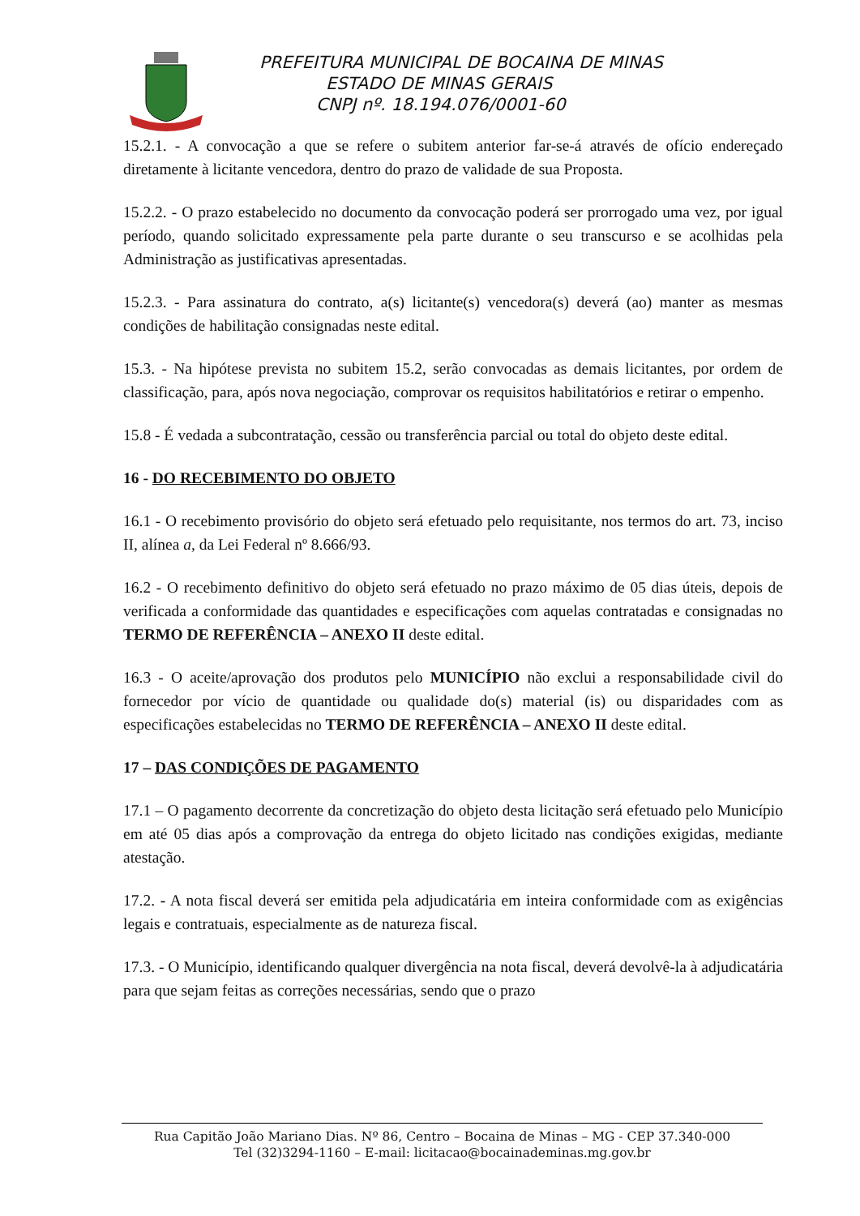PREFEITURA MUNICIPAL DE BOCAINA DE MINAS
ESTADO DE MINAS GERAIS
CNPJ nº. 18.194.076/0001-60
15.2.1. - A convocação a que se refere o subitem anterior far-se-á através de ofício endereçado diretamente à licitante vencedora, dentro do prazo de validade de sua Proposta.
15.2.2. - O prazo estabelecido no documento da convocação poderá ser prorrogado uma vez, por igual período, quando solicitado expressamente pela parte durante o seu transcurso e se acolhidas pela Administração as justificativas apresentadas.
15.2.3. - Para assinatura do contrato, a(s) licitante(s) vencedora(s) deverá (ao) manter as mesmas condições de habilitação consignadas neste edital.
15.3. - Na hipótese prevista no subitem 15.2, serão convocadas as demais licitantes, por ordem de classificação, para, após nova negociação, comprovar os requisitos habilitatórios e retirar o empenho.
15.8 - É vedada a subcontratação, cessão ou transferência parcial ou total do objeto deste edital.
16 - DO RECEBIMENTO DO OBJETO
16.1 - O recebimento provisório do objeto será efetuado pelo requisitante, nos termos do art. 73, inciso II, alínea a, da Lei Federal nº 8.666/93.
16.2 - O recebimento definitivo do objeto será efetuado no prazo máximo de 05 dias úteis, depois de verificada a conformidade das quantidades e especificações com aquelas contratadas e consignadas no TERMO DE REFERÊNCIA – ANEXO II deste edital.
16.3 - O aceite/aprovação dos produtos pelo MUNICÍPIO não exclui a responsabilidade civil do fornecedor por vício de quantidade ou qualidade do(s) material (is) ou disparidades com as especificações estabelecidas no TERMO DE REFERÊNCIA – ANEXO II deste edital.
17 – DAS CONDIÇÕES DE PAGAMENTO
17.1 – O pagamento decorrente da concretização do objeto desta licitação será efetuado pelo Município em até 05 dias após a comprovação da entrega do objeto licitado nas condições exigidas, mediante atestação.
17.2. - A nota fiscal deverá ser emitida pela adjudicatária em inteira conformidade com as exigências legais e contratuais, especialmente as de natureza fiscal.
17.3. - O Município, identificando qualquer divergência na nota fiscal, deverá devolvê-la à adjudicatária para que sejam feitas as correções necessárias, sendo que o prazo
Rua Capitão João Mariano Dias. Nº 86, Centro – Bocaina de Minas – MG - CEP 37.340-000
Tel (32)3294-1160 – E-mail: licitacao@bocainademinas.mg.gov.br